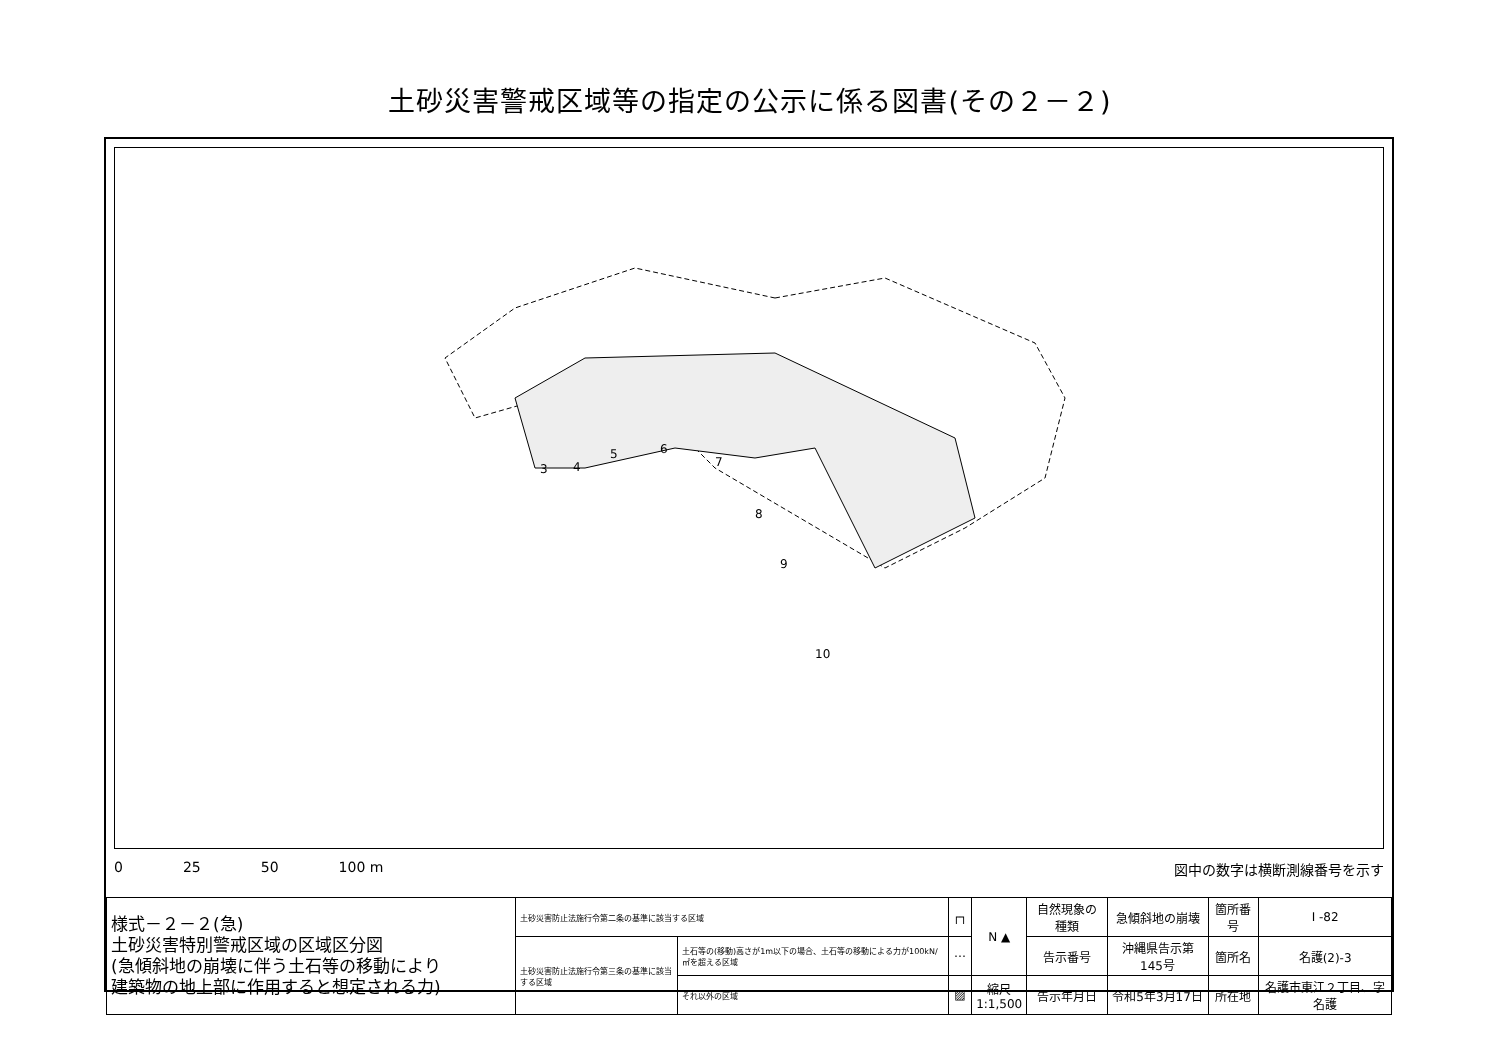土砂災害警戒区域等の指定の公示に係る図書(その２－２)
3
4
5
6
7
8
9
10
0 25 50 100 m 図中の数字は横断測線番号を示す
| 様式－２－２(急) 土砂災害特別警戒区域の区域区分図 (急傾斜地の崩壊に伴う土石等の移動により 建築物の地上部に作用すると想定される力) | 土砂災害防止法施行令第二条の基準に該当する区域 | | ┌┐ | N ▲ | 自然現象の種類 | 急傾斜地の崩壊 | 箇所番号 | I -82 |
| | 土砂災害防止法施行令第三条の基準に該当する区域 | 土石等の(移動)高さが1m以下の場合、土石等の移動による力が100kN/㎡を超える区域 | ⋯ | | 告示番号 | 沖縄県告示第145号 | 箇所名 | 名護(2)-3 |
| | | それ以外の区域 | ▨ | 縮尺 1:1,500 | 告示年月日 | 令和5年3月17日 | 所在地 | 名護市東江２丁目、字名護 |